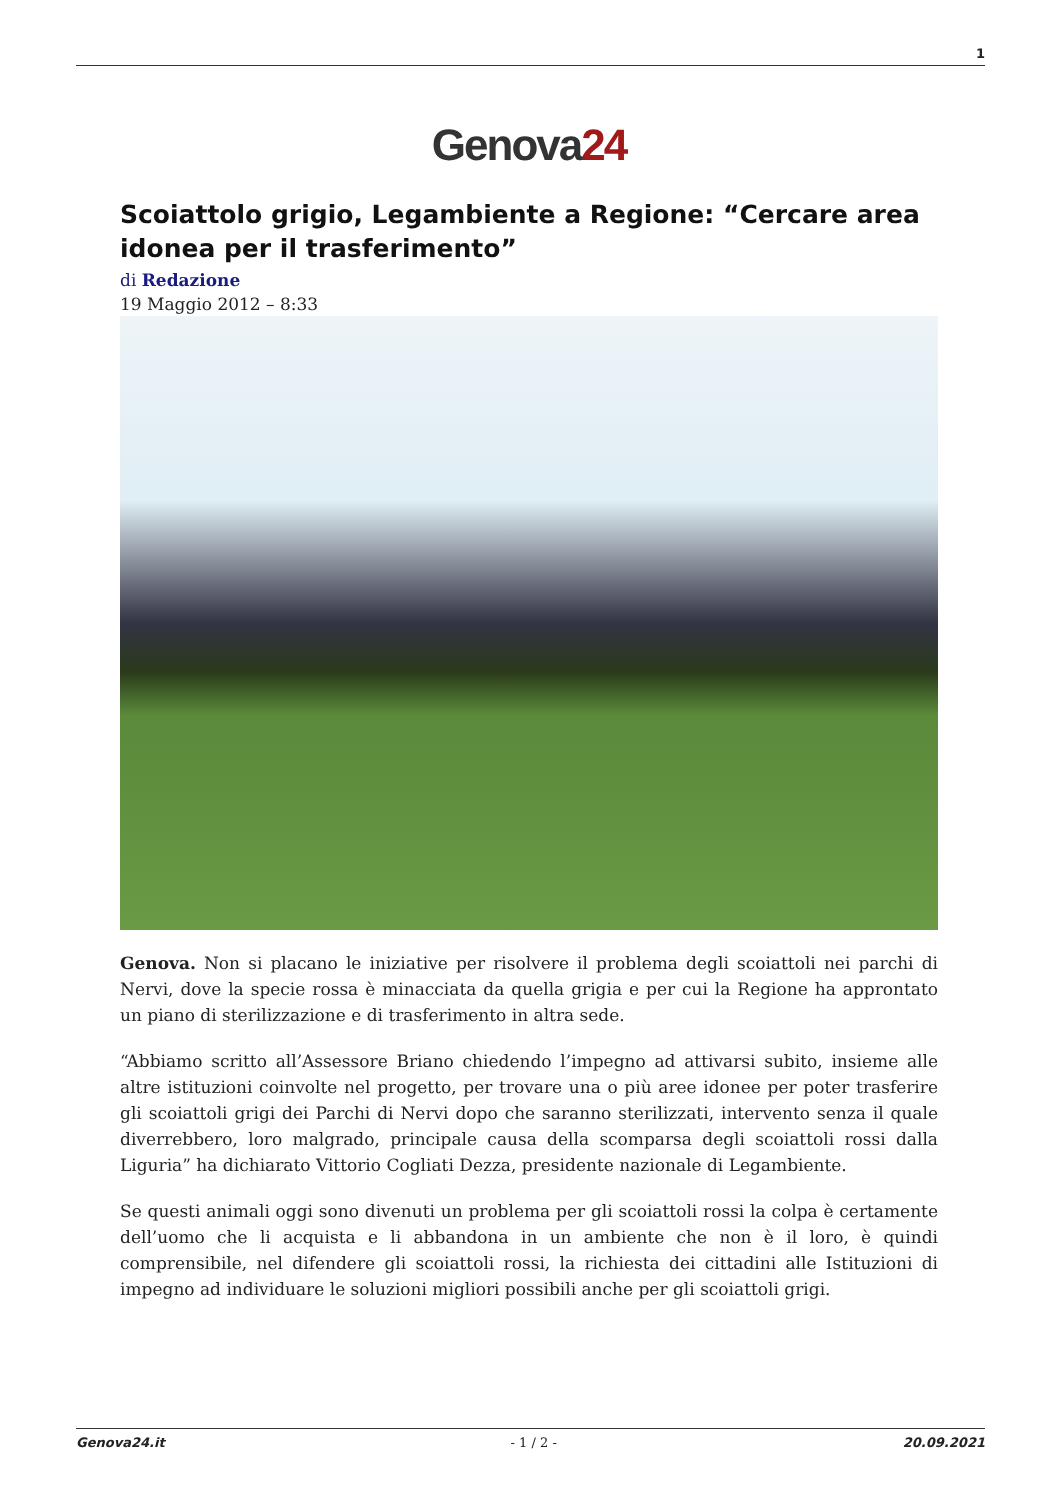1
Genova24
Scoiattolo grigio, Legambiente a Regione: “Cercare area idonea per il trasferimento”
di Redazione
19 Maggio 2012 – 8:33
Genova. Non si placano le iniziative per risolvere il problema degli scoiattoli nei parchi di Nervi, dove la specie rossa è minacciata da quella grigia e per cui la Regione ha approntato un piano di sterilizzazione e di trasferimento in altra sede.
“Abbiamo scritto all’Assessore Briano chiedendo l’impegno ad attivarsi subito, insieme alle altre istituzioni coinvolte nel progetto, per trovare una o più aree idonee per poter trasferire gli scoiattoli grigi dei Parchi di Nervi dopo che saranno sterilizzati, intervento senza il quale diverrebbero, loro malgrado, principale causa della scomparsa degli scoiattoli rossi dalla Liguria” ha dichiarato Vittorio Cogliati Dezza, presidente nazionale di Legambiente.
Se questi animali oggi sono divenuti un problema per gli scoiattoli rossi la colpa è certamente dell’uomo che li acquista e li abbandona in un ambiente che non è il loro, è quindi comprensibile, nel difendere gli scoiattoli rossi, la richiesta dei cittadini alle Istituzioni di impegno ad individuare le soluzioni migliori possibili anche per gli scoiattoli grigi.
Genova24.it - 1 / 2 - 20.09.2021